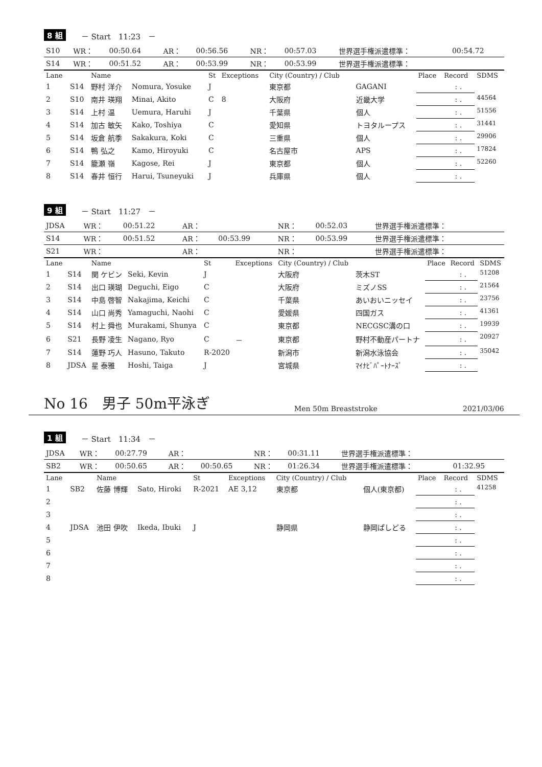8 組 － Start　11:23　－
| S10 | WR： | 00:50.64 | AR： | 00:56.56 | NR： | 00:57.03 | 世界選手権派遣標準： | 00:54.72 |
| S14 | WR： | 00:51.52 | AR： | 00:53.99 | NR： | 00:53.99 | 世界選手権派遣標準： | |
| Lane | | Name | | St | Exceptions | City (Country) / Club | | Place | Record | SDMS |
| --- | --- | --- | --- | --- | --- | --- | --- | --- | --- | --- |
| 1 | S14 | 野村 洋介 | Nomura, Yosuke | J | | 東京都 | GAGANI | | : . | |
| 2 | S10 | 南井 瑛翔 | Minai, Akito | C | 8 | 大阪府 | 近畿大学 | | : . | 44564 |
| 3 | S14 | 上村 温 | Uemura, Haruhi | J | | 千葉県 | 個人 | | : . | 51556 |
| 4 | S14 | 加古 敏矢 | Kako, Toshiya | C | | 愛知県 | トヨタループス | | : . | 31441 |
| 5 | S14 | 坂倉 航季 | Sakakura, Koki | C | | 三重県 | 個人 | | : . | 29906 |
| 6 | S14 | 鴨 弘之 | Kamo, Hiroyuki | C | | 名古屋市 | APS | | : . | 17824 |
| 7 | S14 | 籠瀬 嶺 | Kagose, Rei | J | | 東京都 | 個人 | | : . | 52260 |
| 8 | S14 | 春井 恒行 | Harui, Tsuneyuki | J | | 兵庫県 | 個人 | | : . | |
9 組 － Start　11:27　－
| JDSA | WR： | 00:51.22 | AR： | | NR： | 00:52.03 | 世界選手権派遣標準： | |
| S14 | WR： | 00:51.52 | AR： | 00:53.99 | NR： | 00:53.99 | 世界選手権派遣標準： | |
| S21 | WR： | | AR： | | NR： | | 世界選手権派遣標準： | |
| Lane | | Name | | St | Exceptions | City (Country) / Club | | Place | Record | SDMS |
| --- | --- | --- | --- | --- | --- | --- | --- | --- | --- | --- |
| 1 | S14 | 関 ケビン | Seki, Kevin | J | | 大阪府 | 茨木ST | | : . | 51208 |
| 2 | S14 | 出口 瑛瑚 | Deguchi, Eigo | C | | 大阪府 | ミズノSS | | : . | 21564 |
| 3 | S14 | 中島 啓智 | Nakajima, Keichi | C | | 千葉県 | あいおいニッセイ | | : . | 23756 |
| 4 | S14 | 山口 尚秀 | Yamaguchi, Naohi | C | | 愛媛県 | 四国ガス | | : . | 41361 |
| 5 | S14 | 村上 舜也 | Murakami, Shunya | C | | 東京都 | NECGSC溝の口 | | : . | 19939 |
| 6 | S21 | 長野 凌生 | Nagano, Ryo | C | － | 東京都 | 野村不動産パートナ | | : . | 20927 |
| 7 | S14 | 蓮野 巧人 | Hasuno, Takuto | R-2020 | | 新潟市 | 新潟水泳協会 | | : . | 35042 |
| 8 | JDSA | 星 泰雅 | Hoshi, Taiga | J | | 宮城県 | ﾏｲﾅﾋﾞﾊﾟｰﾄﾅｰｽﾞ | | : . | |
No 16　男子 50m平泳ぎ
Men 50m Breaststroke 2021/03/06
1 組 － Start　11:34　－
| JDSA | WR： | 00:27.79 | AR： | | NR： | 00:31.11 | 世界選手権派遣標準： | |
| SB2 | WR： | 00:50.65 | AR： | 00:50.65 | NR： | 01:26.34 | 世界選手権派遣標準： | 01:32.95 |
| Lane | | Name | | St | Exceptions | City (Country) / Club | | Place | Record | SDMS |
| --- | --- | --- | --- | --- | --- | --- | --- | --- | --- | --- |
| 1 | SB2 | 佐藤 博輝 | Sato, Hiroki | R-2021 | AE 3,12 | 東京都 | 個人(東京都) | | : . | 41258 |
| 2 | | | | | | | | | : . | |
| 3 | | | | | | | | | : . | |
| 4 | JDSA | 池田 伊吹 | Ikeda, Ibuki | J | | 静岡県 | 静岡ぱしどる | | : . | |
| 5 | | | | | | | | | : . | |
| 6 | | | | | | | | | : . | |
| 7 | | | | | | | | | : . | |
| 8 | | | | | | | | | : . | |